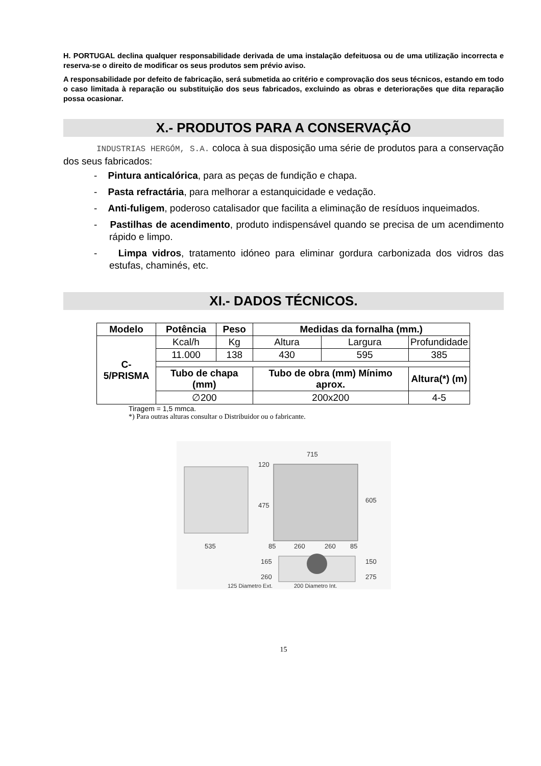H. PORTUGAL declina qualquer responsabilidade derivada de uma instalação defeituosa ou de uma utilização incorrecta e reserva-se o direito de modificar os seus produtos sem prévio aviso.
A responsabilidade por defeito de fabricação, será submetida ao critério e comprovação dos seus técnicos, estando em todo o caso limitada à reparação ou substituição dos seus fabricados, excluindo as obras e deteriorações que dita reparação possa ocasionar.
X.- PRODUTOS PARA A CONSERVAÇÃO
INDUSTRIAS HERGÓM, S.A. coloca à sua disposição uma série de produtos para a conservação dos seus fabricados:
- Pintura anticalórica, para as peças de fundição e chapa.
- Pasta refractária, para melhorar a estanquicidade e vedação.
- Anti-fuligem, poderoso catalisador que facilita a eliminação de resíduos inqueimados.
- Pastilhas de acendimento, produto indispensável quando se precisa de um acendimento rápido e limpo.
- Limpa vidros, tratamento idóneo para eliminar gordura carbonizada dos vidros das estufas, chaminés, etc.
XI.- DADOS TÉCNICOS.
| Modelo | Potência | Peso | Medidas da fornalha (mm.) | | |
| --- | --- | --- | --- | --- | --- |
| C-5/PRISMA | Kcal/h | Kg | Altura | Largura | Profundidade |
| | 11.000 | 138 | 430 | 595 | 385 |
| | Tubo de chapa (mm) | | Tubo de obra (mm) Mínimo aprox. | | Altura(*) (m) |
| | ∅200 | | 200x200 | | 4-5 |
Tiragem = 1,5 mmca.
*) Para outras alturas consultar o Distribuidor ou o fabricante.
715
120
475
605
535
85
260
260
85
165
260
150
275
125 Diametro Ext.
200 Diametro Int.
15